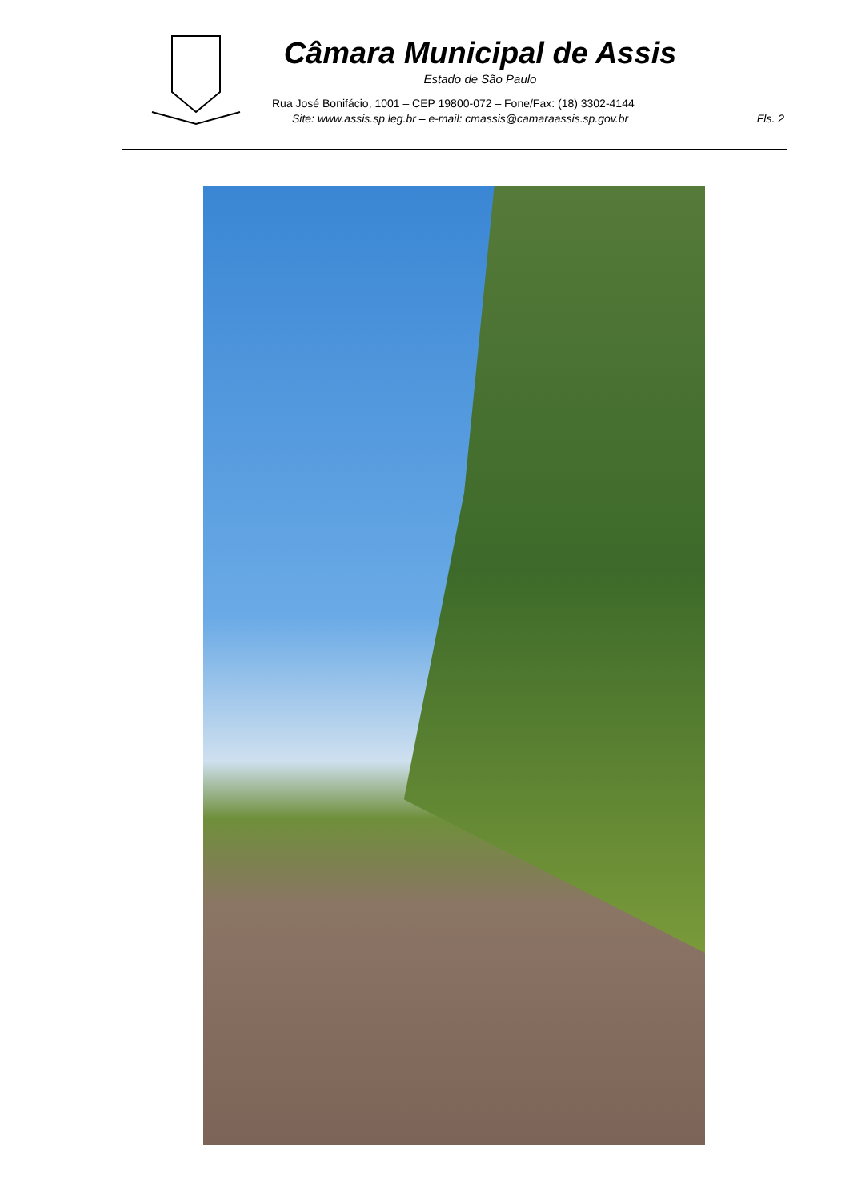Câmara Municipal de Assis
Estado de São Paulo
Rua José Bonifácio, 1001 – CEP 19800-072 – Fone/Fax: (18) 3302-4144
Site: www.assis.sp.leg.br – e-mail: cmassis@camaraassis.sp.gov.br Fls. 2